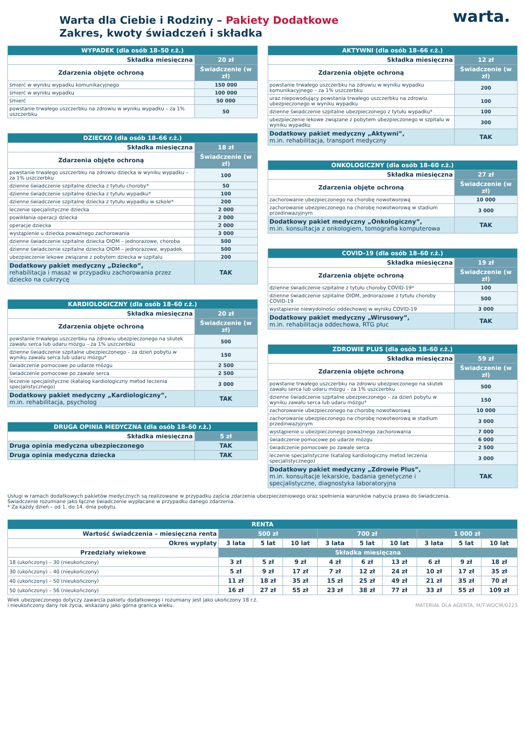warta.
Warta dla Ciebie i Rodziny – Pakiety Dodatkowe
Zakres, kwoty świadczeń i składka
| WYPADEK (dla osób 18–50 r.ż.) | |
| --- | --- |
| Składka miesięczna | 20 zł |
| Zdarzenia objęte ochroną | Świadczenie (w zł) |
| śmierć w wyniku wypadku komunikacyjnego | 150 000 |
| śmierć w wyniku wypadku | 100 000 |
| śmierć | 50 000 |
| powstanie trwałego uszczerbku na zdrowiu w wyniku wypadku – za 1% uszczerbku | 50 |
| DZIECKO (dla osób 18–66 r.ż.) | |
| --- | --- |
| Składka miesięczna | 18 zł |
| Zdarzenia objęte ochroną | Świadczenie (w zł) |
| powstanie trwałego uszczerbku na zdrowiu dziecka w wyniku wypadku – za 1% uszczerbku | 100 |
| dzienne świadczenie szpitalne dziecka z tytułu choroby* | 50 |
| dzienne świadczenie szpitalne dziecka z tytułu wypadku* | 100 |
| dzienne świadczenie szpitalne dziecka z tytułu wypadku w szkole* | 200 |
| leczenie specjalistyczne dziecka | 2 000 |
| powikłania operacji dziecka | 2 000 |
| operacje dziecka | 2 000 |
| wystąpienie u dziecka poważnego zachorowania | 3 000 |
| dzienne świadczenie szpitalne dziecka OIOM – jednorazowe, choroba | 500 |
| dzienne świadczenie szpitalne dziecka OIOM – jednorazowe, wypadek | 500 |
| ubezpieczenie lekowe związane z pobytem dziecka w szpitalu | 200 |
| Dodatkowy pakiet medyczny „Dziecko”, rehabilitacja i masaż w przypadku zachorowania przez dziecko na cukrzycę | TAK |
| KARDIOLOGICZNY (dla osób 18–60 r.ż.) | |
| --- | --- |
| Składka miesięczna | 20 zł |
| Zdarzenia objęte ochroną | Świadczenie (w zł) |
| powstanie trwałego uszczerbku na zdrowiu ubezpieczonego na skutek zawału serca lub udaru mózgu – za 1% uszczerbku | 500 |
| dzienne świadczenie szpitalne ubezpieczonego – za dzień pobytu w wyniku zawału serca lub udaru mózgu* | 150 |
| świadczenie pomocowe po udarze mózgu | 2 500 |
| świadczenie pomocowe po zawale serca | 2 500 |
| leczenie specjalistyczne (katalog kardiologiczny metod leczenia specjalistycznego) | 3 000 |
| Dodatkowy pakiet medyczny „Kardiologiczny”, m.in. rehabilitacja, psycholog | TAK |
| DRUGA OPINIA MEDYCZNA (dla osób 18–60 r.ż.) | |
| --- | --- |
| Składka miesięczna | 5 zł |
| Druga opinia medyczna ubezpieczonego | TAK |
| Druga opinia medyczna dziecka | TAK |
| AKTYWNI (dla osób 18–66 r.ż.) | |
| --- | --- |
| Składka miesięczna | 12 zł |
| Zdarzenia objęte ochroną | Świadczenie (w zł) |
| powstanie trwałego uszczerbku na zdrowiu w wyniku wypadku komunikacyjnego – za 1% uszczerbku | 200 |
| uraz niepowodujący powstania trwałego uszczerbku na zdrowiu ubezpieczonego w wyniku wypadku | 100 |
| dzienne świadczenie szpitalne ubezpieczonego z tytułu wypadku* | 100 |
| ubezpieczenie lekowe związane z pobytem ubezpieczonego w szpitalu w wyniku wypadku | 300 |
| Dodatkowy pakiet medyczny „Aktywni”, m.in. rehabilitacja, transport medyczny | TAK |
| ONKOLOGICZNY (dla osób 18–60 r.ż.) | |
| --- | --- |
| Składka miesięczna | 27 zł |
| Zdarzenia objęte ochroną | Świadczenie (w zł) |
| zachorowanie ubezpieczonego na chorobę nowotworową | 10 000 |
| zachorowanie ubezpieczonego na chorobę nowotworową w stadium przedinwazyjnym | 3 000 |
| Dodatkowy pakiet medyczny „Onkologiczny”, m.in. konsultacja z onkologiem, tomografia komputerowa | TAK |
| COVID-19 (dla osób 18–60 r.ż.) | |
| --- | --- |
| Składka miesięczna | 19 zł |
| Zdarzenia objęte ochroną | Świadczenie (w zł) |
| dzienne świadczenie szpitalne z tytułu choroby COVID-19* | 100 |
| dzienne świadczenie szpitalne OIOM, jednorazowe z tytułu choroby COVID-19 | 500 |
| wystąpienie niewydolności oddechowej w wyniku COVID-19 | 3 000 |
| Dodatkowy pakiet medyczny „Wirusowy”, m.in. rehabilitacja oddechowa, RTG płuc | TAK |
| ZDROWIE PLUS (dla osób 18–60 r.ż.) | |
| --- | --- |
| Składka miesięczna | 59 zł |
| Zdarzenia objęte ochroną | Świadczenie (w zł) |
| powstanie trwałego uszczerbku na zdrowiu ubezpieczonego na skutek zawału serca lub udaru mózgu – za 1% uszczerbku | 500 |
| dzienne świadczenie szpitalne ubezpieczonego – za dzień pobytu w wyniku zawału serca lub udaru mózgu* | 150 |
| zachorowanie ubezpieczonego na chorobę nowotworową | 10 000 |
| zachorowanie ubezpieczonego na chorobę nowotworową w stadium przedinwazyjnym | 3 000 |
| wystąpienie u ubezpieczonego poważnego zachorowania | 7 000 |
| świadczenie pomocowe po udarze mózgu | 6 000 |
| świadczenie pomocowe po zawale serca | 2 500 |
| leczenie specjalistyczne (katalog kardiologiczny metod leczenia specjalistycznego) | 3 000 |
| Dodatkowy pakiet medyczny „Zdrowie Plus”, m.in. konsultacje lekarskie, badania genetyczne i specjalistyczne, diagnostyka laboratoryjna | TAK |
Usługi w ramach dodatkowych pakietów medycznych są realizowane w przypadku zajścia zdarzenia ubezpieczeniowego oraz spełnienia warunków nabycia prawa do świadczenia.
Świadczenie rozumiane jako łączne świadczenie wypłacane w przypadku danego zdarzenia.
* Za każdy dzień – od 1. do 14. dnia pobytu.
| RENTA | | | | | | | | | |
| --- | --- | --- | --- | --- | --- | --- | --- | --- | --- |
| Wartość świadczenia – miesięczna renta | 500 zł | | | 700 zł | | | 1 000 zł | | |
| Okres wypłaty | 3 lata | 5 lat | 10 lat | 3 lata | 5 lat | 10 lat | 3 lata | 5 lat | 10 lat |
| Przedziały wiekowe | Składka miesięczna | | | | | | | | |
| 18 (ukończony) – 30 (nieukończony) | 3 zł | 5 zł | 9 zł | 4 zł | 6 zł | 13 zł | 6 zł | 9 zł | 18 zł |
| 30 (ukończony) – 40 (nieukończony) | 5 zł | 9 zł | 17 zł | 7 zł | 12 zł | 24 zł | 10 zł | 17 zł | 35 zł |
| 40 (ukończony) – 50 (nieukończony) | 11 zł | 18 zł | 35 zł | 15 zł | 25 zł | 49 zł | 21 zł | 35 zł | 70 zł |
| 50 (ukończony) – 56 (nieukończony) | 16 zł | 27 zł | 55 zł | 23 zł | 38 zł | 77 zł | 33 zł | 55 zł | 109 zł |
Wiek ubezpieczonego dotyczy zawarcia pakietu dodatkowego i rozumiany jest jako ukończony 18 r.ż.
i nieukończony dany rok życia, wskazany jako górna granica wieku.
MATERIAŁ DLA AGENTA, M/T-WDCIR/0223